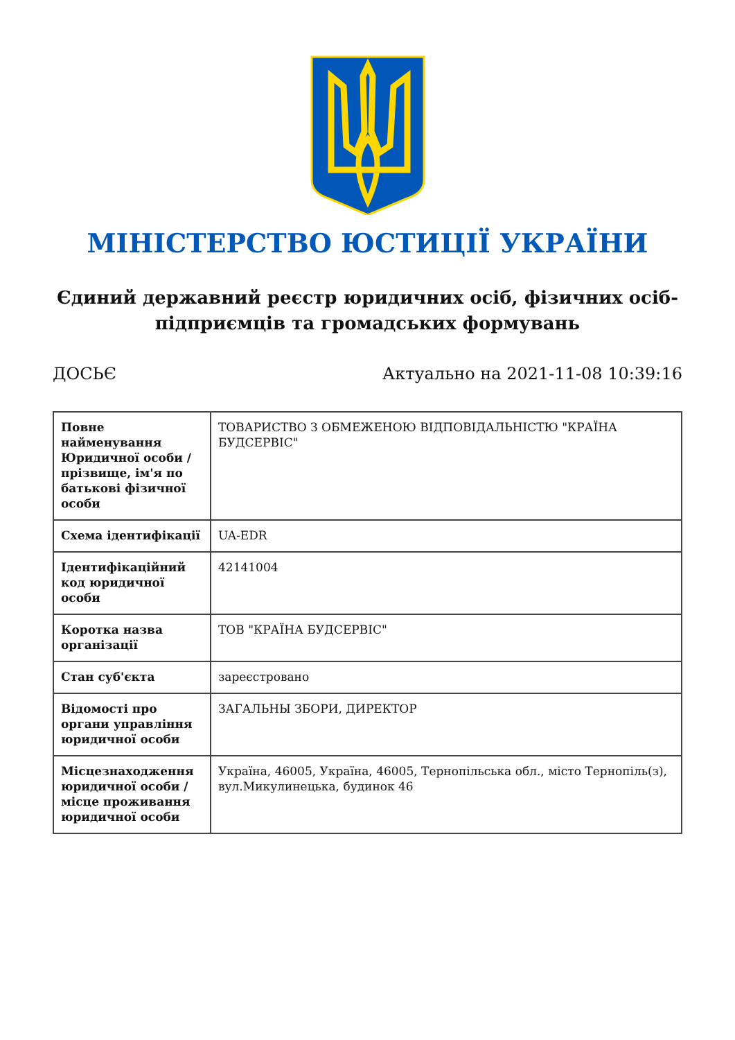МІНІСТЕРСТВО ЮСТИЦІЇ УКРАЇНИ
Єдиний державний реєстр юридичних осіб, фізичних осіб-підприємців та громадських формувань
ДОСЬЄ Актуально на 2021-11-08 10:39:16
| Повне найменування Юридичної особи / прізвище, ім'я по батькові фізичної особи | ТОВАРИСТВО З ОБМЕЖЕНОЮ ВІДПОВІДАЛЬНІСТЮ "КРАЇНА БУДСЕРВІС" |
| Схема ідентифікації | UA-EDR |
| Ідентифікаційний код юридичної особи | 42141004 |
| Коротка назва організації | ТОВ "КРАЇНА БУДСЕРВІС" |
| Стан суб'єкта | зареєстровано |
| Відомості про органи управління юридичної особи | ЗАГАЛЬНЫ ЗБОРИ, ДИРЕКТОР |
| Місцезнаходження юридичної особи / місце проживання юридичної особи | Україна, 46005, Україна, 46005, Тернопільська обл., місто Тернопіль(з), вул.Микулинецька, будинок 46 |